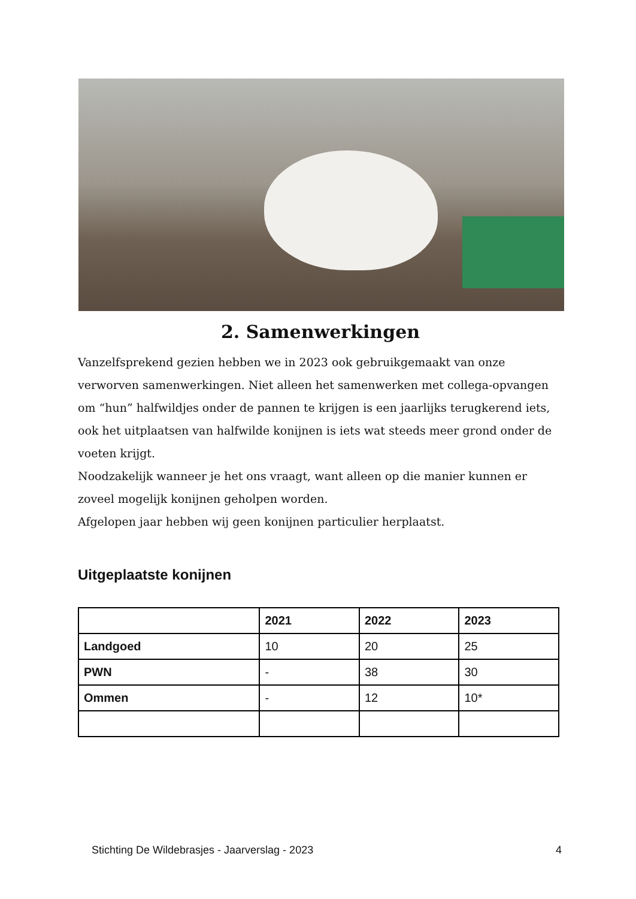2. Samenwerkingen
Vanzelfsprekend gezien hebben we in 2023 ook gebruikgemaakt van onze verworven samenwerkingen. Niet alleen het samenwerken met collega-opvangen om “hun” halfwildjes onder de pannen te krijgen is een jaarlijks terugkerend iets, ook het uitplaatsen van halfwilde konijnen is iets wat steeds meer grond onder de voeten krijgt.
Noodzakelijk wanneer je het ons vraagt, want alleen op die manier kunnen er zoveel mogelijk konijnen geholpen worden.
Afgelopen jaar hebben wij geen konijnen particulier herplaatst.
Uitgeplaatste konijnen
| | 2021 | 2022 | 2023 |
| --- | --- | --- | --- |
| Landgoed | 10 | 20 | 25 |
| PWN | - | 38 | 30 |
| Ommen | - | 12 | 10* |
Stichting De Wildebrasjes - Jaarverslag - 2023 4